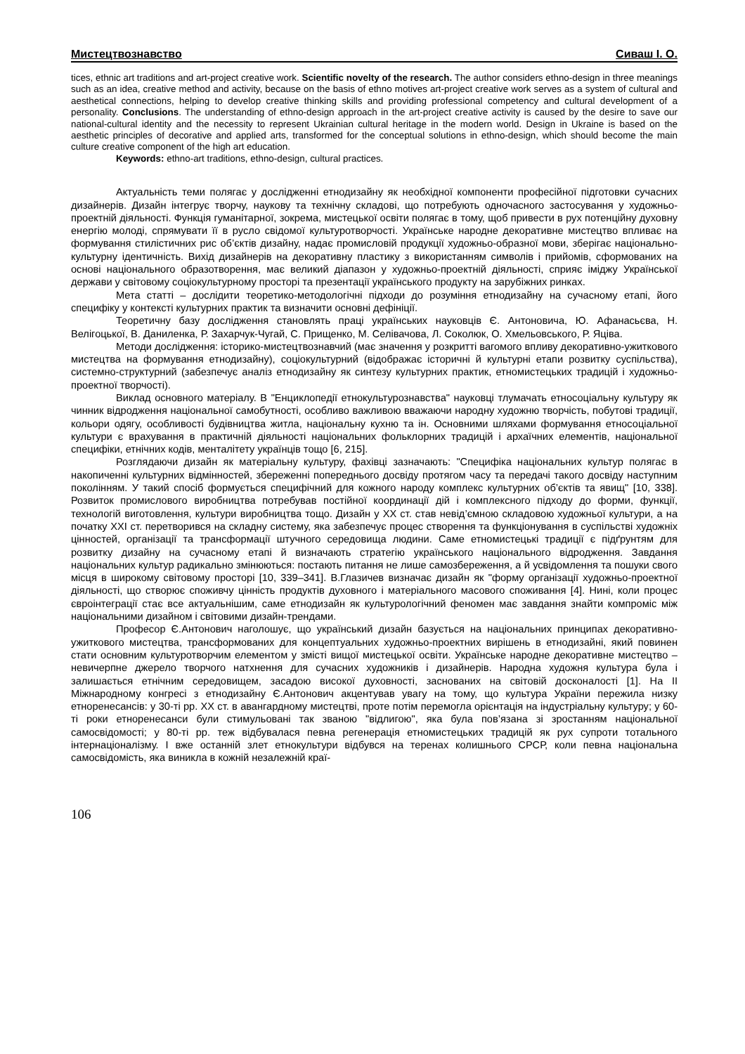Мистецтвознавство Сиваш І. О.
tices, ethnic art traditions and art-project creative work. Scientific novelty of the research. The author considers ethno-design in three meanings such as an idea, creative method and activity, because on the basis of ethno motives art-project creative work serves as a system of cultural and aesthetical connections, helping to develop creative thinking skills and providing professional competency and cultural development of a personality. Conclusions. The understanding of ethno-design approach in the art-project creative activity is caused by the desire to save our national-cultural identity and the necessity to represent Ukrainian cultural heritage in the modern world. Design in Ukraine is based on the aesthetic principles of decorative and applied arts, transformed for the conceptual solutions in ethno-design, which should become the main culture creative component of the high art education.
Keywords: ethno-art traditions, ethno-design, cultural practices.
Актуальність теми полягає у дослідженні етнодизайну як необхідної компоненти професійної підготовки сучасних дизайнерів. Дизайн інтегрує творчу, наукову та технічну складові, що потребують одночасного застосування у художньо-проектній діяльності. Функція гуманітарної, зокрема, мистецької освіти полягає в тому, щоб привести в рух потенційну духовну енергію молоді, спрямувати її в русло свідомої культуротворчості. Українське народне декоративне мистецтво впливає на формування стилістичних рис об’єктів дизайну, надає промисловій продукції художньо-образної мови, зберігає національно-культурну ідентичність. Вихід дизайнерів на декоративну пластику з використанням символів і прийомів, сформованих на основі національного образотворення, має великий діапазон у художньо-проектній діяльності, сприяє іміджу Української держави у світовому соціокультурному просторі та презентації українського продукту на зарубіжних ринках.
Мета статті – дослідити теоретико-методологічні підходи до розуміння етнодизайну на сучасному етапі, його специфіку у контексті культурних практик та визначити основні дефініції.
Теоретичну базу дослідження становлять праці українських науковців Є. Антоновича, Ю. Афанасьєва, Н. Велігоцької, В. Даниленка, Р. Захарчук-Чугай, С. Прищенко, М. Селівачова, Л. Соколюк, О. Хмельовського, Р. Яціва.
Методи дослідження: історико-мистецтвознавчий (має значення у розкритті вагомого впливу декоративно-ужиткового мистецтва на формування етнодизайну), соціокультурний (відображає історичні й культурні етапи розвитку суспільства), системно-структурний (забезпечує аналіз етнодизайну як синтезу культурних практик, етномистецьких традицій і художньо-проектної творчості).
Виклад основного матеріалу. В "Енциклопедії етнокультурознавства" науковці тлумачать етносоціальну культуру як чинник відродження національної самобутності, особливо важливою вважаючи народну художню творчість, побутові традиції, кольори одягу, особливості будівництва житла, національну кухню та ін. Основними шляхами формування етносоціальної культури є врахування в практичній діяльності національних фольклорних традицій і архаїчних елементів, національної специфіки, етнічних кодів, менталітету українців тощо [6, 215].
Розглядаючи дизайн як матеріальну культуру, фахівці зазначають: "Специфіка національних культур полягає в накопиченні культурних відмінностей, збереженні попереднього досвіду протягом часу та передачі такого досвіду наступним поколінням. У такий спосіб формується специфічний для кожного народу комплекс культурних об’єктів та явищ" [10, 338]. Розвиток промислового виробництва потребував постійної координації дій і комплексного підходу до форми, функції, технологій виготовлення, культури виробництва тощо. Дизайн у ХХ ст. став невід’ємною складовою художньої культури, а на початку ХХІ ст. перетворився на складну систему, яка забезпечує процес створення та функціонування в суспільстві художніх цінностей, організації та трансформації штучного середовища людини. Саме етномистецькі традиції є підґрунтям для розвитку дизайну на сучасному етапі й визначають стратегію українського національного відродження. Завдання національних культур радикально змінюються: постають питання не лише самозбереження, а й усвідомлення та пошуки свого місця в широкому світовому просторі [10, 339–341]. В.Глазичев визначає дизайн як "форму організації художньо-проектної діяльності, що створює споживчу цінність продуктів духовного і матеріального масового споживання [4]. Нині, коли процес євроінтеграції стає все актуальнішим, саме етнодизайн як культурологічний феномен має завдання знайти компроміс між національними дизайном і світовими дизайн-трендами.
Професор Є.Антонович наголошує, що український дизайн базується на національних принципах декоративно-ужиткового мистецтва, трансформованих для концептуальних художньо-проектних вирішень в етнодизайні, який повинен стати основним культуротворчим елементом у змісті вищої мистецької освіти. Українське народне декоративне мистецтво – невичерпне джерело творчого натхнення для сучасних художників і дизайнерів. Народна художня культура була і залишається етнічним середовищем, засадою високої духовності, заснованих на світовій досконалості [1]. На ІІ Міжнародному конгресі з етнодизайну Є.Антонович акцентував увагу на тому, що культура України пережила низку етноренесансів: у 30-ті рр. ХХ ст. в авангардному мистецтві, проте потім перемогла орієнтація на індустріальну культуру; у 60-ті роки етноренесанси були стимульовані так званою "відлигою", яка була пов’язана зі зростанням національної самосвідомості; у 80-ті рр. теж відбувалася певна регенерація етномистецьких традицій як рух супроти тотального інтернаціоналізму. І вже останній злет етнокультури відбувся на теренах колишнього СРСР, коли певна національна самосвідомість, яка виникла в кожній незалежній краї-
106